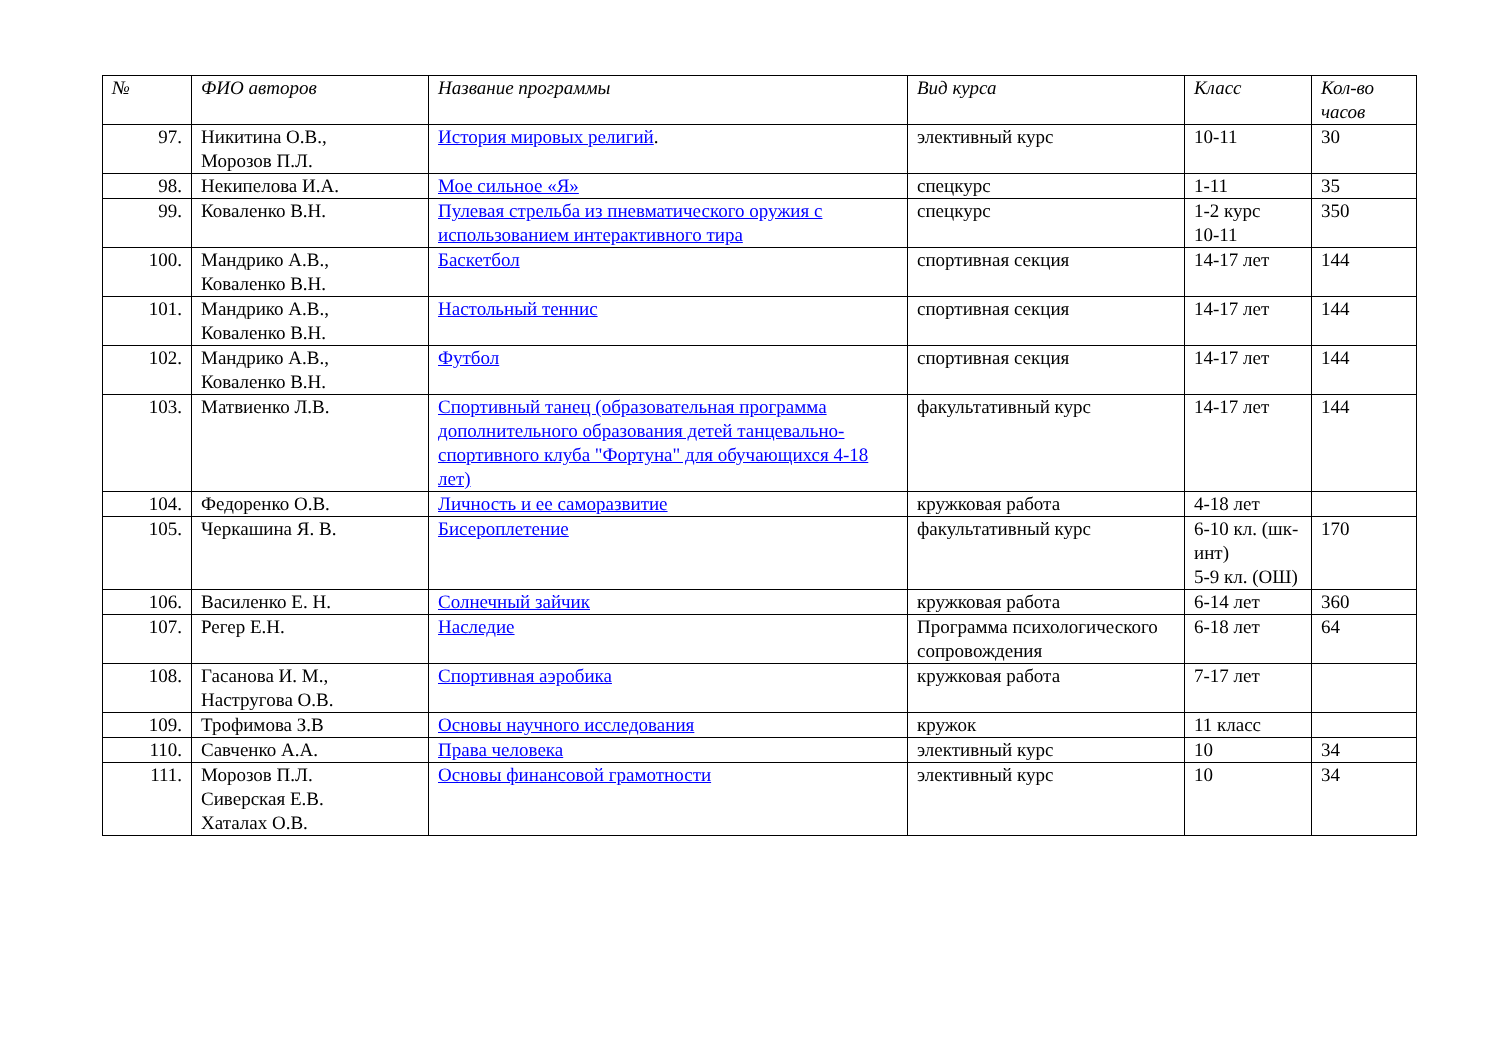| № | ФИО авторов | Название программы | Вид курса | Класс | Кол-во часов |
| --- | --- | --- | --- | --- | --- |
| 97. | Никитина О.В., Морозов П.Л. | История мировых религий . | элективный курс | 10-11 | 30 |
| 98. | Некипелова И.А. | Мое сильное «Я» | спецкурс | 1-11 | 35 |
| 99. | Коваленко В.Н. | Пулевая стрельба из пневматического оружия с использованием интерактивного тира | спецкурс | 1-2 курс 10-11 | 350 |
| 100. | Мандрико А.В., Коваленко В.Н. | Баскетбол | спортивная секция | 14-17 лет | 144 |
| 101. | Мандрико А.В., Коваленко В.Н. | Настольный теннис | спортивная секция | 14-17 лет | 144 |
| 102. | Мандрико А.В., Коваленко В.Н. | Футбол | спортивная секция | 14-17 лет | 144 |
| 103. | Матвиенко Л.В. | Спортивный танец (образовательная программа дополнительного образования детей танцевально-спортивного клуба "Фортуна" для обучающихся 4-18 лет) | факультативный курс | 14-17 лет | 144 |
| 104. | Федоренко О.В. | Личность и ее саморазвитие | кружковая работа | 4-18 лет | |
| 105. | Черкашина Я. В. | Бисероплетение | факультативный курс | 6-10 кл. (шк-инт) 5-9 кл. (ОШ) | 170 |
| 106. | Василенко Е. Н. | Солнечный зайчик | кружковая работа | 6-14 лет | 360 |
| 107. | Регер Е.Н. | Наследие | Программа психологического сопровождения | 6-18 лет | 64 |
| 108. | Гасанова И. М., Настругова О.В. | Спортивная аэробика | кружковая работа | 7-17 лет | |
| 109. | Трофимова З.В | Основы научного исследования | кружок | 11 класс | |
| 110. | Савченко А.А. | Права человека | элективный курс | 10 | 34 |
| 111. | Морозов П.Л. Сиверская Е.В. Хаталах О.В. | Основы финансовой грамотности | элективный курс | 10 | 34 |